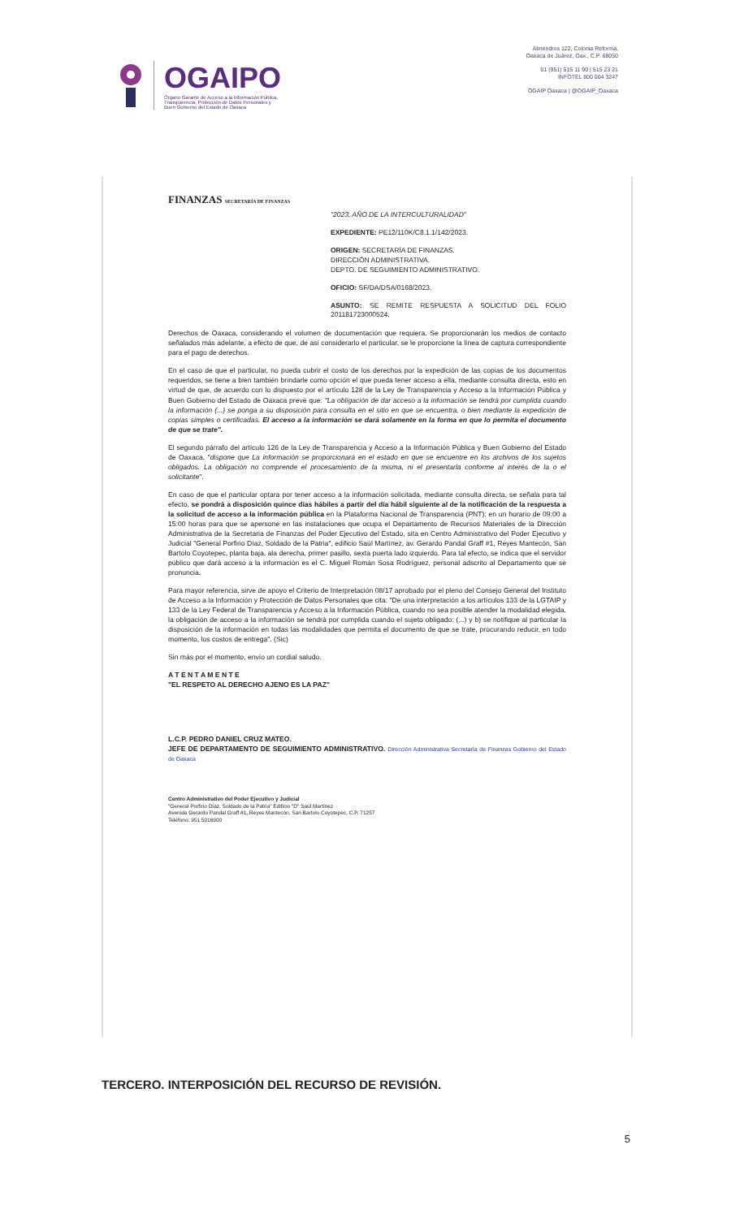OGAIPO
Órgano Garante de Acceso a la Información Pública,
Transparencia, Protección de Datos Personales y
Buen Gobierno del Estado de Oaxaca
Almendros 122, Colonia Reforma,
Oaxaca de Juárez, Oax., C.P. 68050
01 (951) 515 11 90 | 515 23 21
INFOTEL 800 004 3247
OGAIP Oaxaca | @OGAIP_Oaxaca
FINANZAS SECRETARÍA DE FINANZAS
"2023, AÑO DE LA INTERCULTURALIDAD"
EXPEDIENTE: PE12/110K/C8.1.1/142/2023.
ORIGEN: SECRETARÍA DE FINANZAS.
DIRECCIÓN ADMINISTRATIVA.
DEPTO. DE SEGUIMIENTO ADMINISTRATIVO.
OFICIO: SF/DA/DSA/0168/2023.
ASUNTO: SE REMITE RESPUESTA A SOLICITUD DEL FOLIO 201181723000524.
Derechos de Oaxaca, considerando el volumen de documentación que requiera. Se proporcionarán los medios de contacto señalados más adelante, a efecto de que, de así considerarlo el particular, se le proporcione la línea de captura correspondiente para el pago de derechos.
En el caso de que el particular, no pueda cubrir el costo de los derechos por la expedición de las copias de los documentos requeridos, se tiene a bien también brindarle como opción el que pueda tener acceso a ella, mediante consulta directa, esto en virtud de que, de acuerdo con lo dispuesto por el artículo 128 de la Ley de Transparencia y Acceso a la Información Pública y Buen Gobierno del Estado de Oaxaca prevé que: "La obligación de dar acceso a la información se tendrá por cumplida cuando la información (...) se ponga a su disposición para consulta en el sitio en que se encuentra, o bien mediante la expedición de copias simples o certificadas. El acceso a la información se dará solamente en la forma en que lo permita el documento de que se trate".
El segundo párrafo del artículo 126 de la Ley de Transparencia y Acceso a la Información Pública y Buen Gobierno del Estado de Oaxaca, "dispone que La información se proporcionará en el estado en que se encuentre en los archivos de los sujetos obligados. La obligación no comprende el procesamiento de la misma, ni el presentarla conforme al interés de la o el solicitante".
En caso de que el particular optara por tener acceso a la información solicitada, mediante consulta directa, se señala para tal efecto, se pondrá a disposición quince días hábiles a partir del día hábil siguiente al de la notificación de la respuesta a la solicitud de acceso a la información pública en la Plataforma Nacional de Transparencia (PNT); en un horario de 09:00 a 15:00 horas para que se apersone en las instalaciones que ocupa el Departamento de Recursos Materiales de la Dirección Administrativa de la Secretaria de Finanzas del Poder Ejecutivo del Estado, sita en Centro Administrativo del Poder Ejecutivo y Judicial "General Porfirio Díaz, Soldado de la Patria", edificio Saúl Martínez, av. Gerardo Pandal Graff #1, Reyes Mantecón, San Bartolo Coyotepec, planta baja, ala derecha, primer pasillo, sexta puerta lado izquierdo. Para tal efecto, se indica que el servidor público que dará acceso a la información es el C. Miguel Román Sosa Rodríguez, personal adscrito al Departamento que se pronuncia.
Para mayor referencia, sirve de apoyo el Criterio de Interpretación 08/17 aprobado por el pleno del Consejo General del Instituto de Acceso a la Información y Protección de Datos Personales que cita: "De una interpretación a los artículos 133 de la LGTAIP y 133 de la Ley Federal de Transparencia y Acceso a la Información Pública, cuando no sea posible atender la modalidad elegida, la obligación de acceso a la información se tendrá por cumplida cuando el sujeto obligado: (...) y b) se notifique al particular la disposición de la información en todas las modalidades que permita el documento de que se trate, procurando reducir, en todo momento, los costos de entrega". (Sic)
Sin más por el momento, envío un cordial saludo.
A T E N T A M E N T E
"EL RESPETO AL DERECHO AJENO ES LA PAZ"
L.C.P. PEDRO DANIEL CRUZ MATEO.
JEFE DE DEPARTAMENTO DE SEGUIMIENTO ADMINISTRATIVO. Dirección Administrativa Secretaría de Finanzas Gobierno del Estado de Oaxaca
Centro Administrativo del Poder Ejecutivo y Judicial
"General Porfirio Díaz, Soldado de la Patria" Edificio "D" Saúl Martínez
Avenida Gerardo Pandal Graff #1, Reyes Mantecón, San Bartolo Coyotepec, C.P. 71257
Teléfono: 951 5016900
TERCERO. INTERPOSICIÓN DEL RECURSO DE REVISIÓN.
5